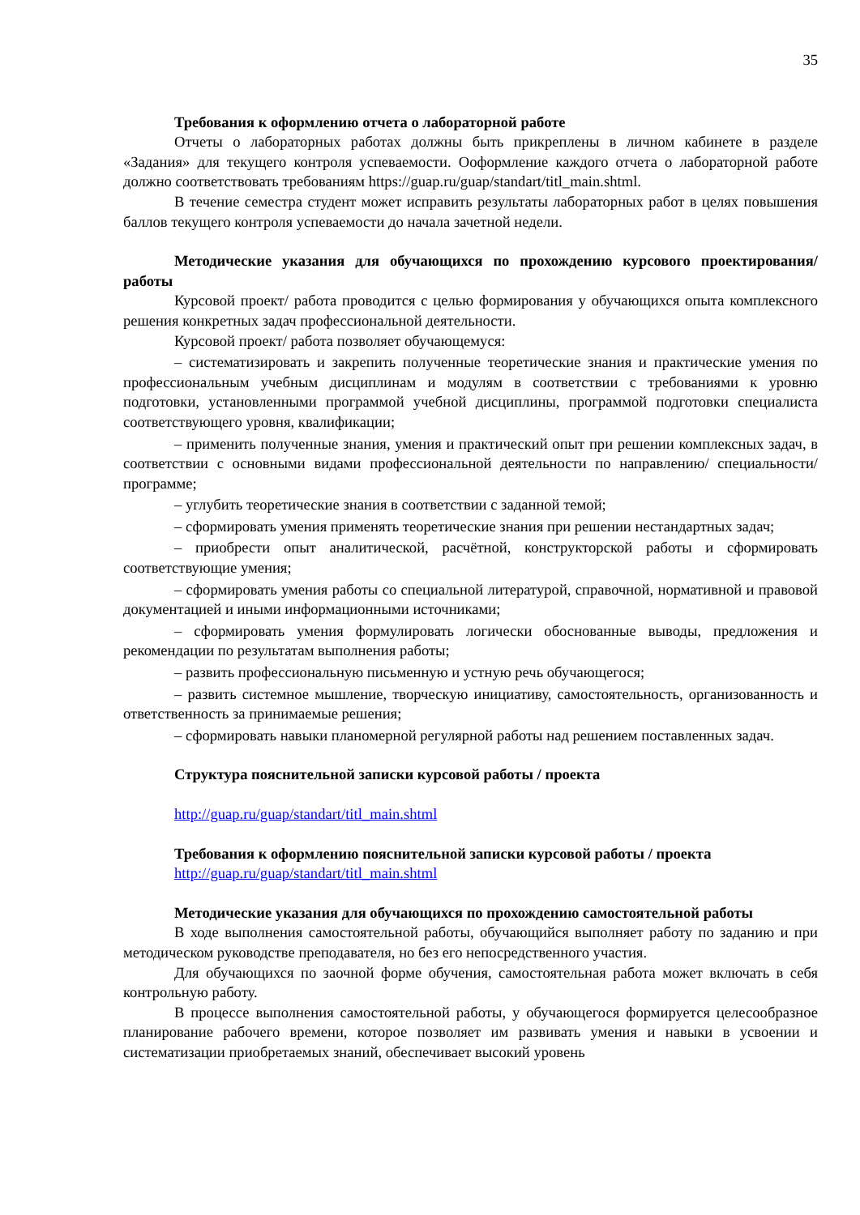35
Требования к оформлению отчета о лабораторной работе
Отчеты о лабораторных работах должны быть прикреплены в личном кабинете в разделе «Задания» для текущего контроля успеваемости. Ооформление каждого отчета о лабораторной работе должно соответствовать требованиям https://guap.ru/guap/standart/titl_main.shtml.
В течение семестра студент может исправить результаты лабораторных работ в целях повышения баллов текущего контроля успеваемости до начала зачетной недели.
Методические указания для обучающихся по прохождению курсового проектирования/ работы
Курсовой проект/ работа проводится с целью формирования у обучающихся опыта комплексного решения конкретных задач профессиональной деятельности.
Курсовой проект/ работа позволяет обучающемуся:
– систематизировать и закрепить полученные теоретические знания и практические умения по профессиональным учебным дисциплинам и модулям в соответствии с требованиями к уровню подготовки, установленными программой учебной дисциплины, программой подготовки специалиста соответствующего уровня, квалификации;
– применить полученные знания, умения и практический опыт при решении комплексных задач, в соответствии с основными видами профессиональной деятельности по направлению/ специальности/ программе;
– углубить теоретические знания в соответствии с заданной темой;
– сформировать умения применять теоретические знания при решении нестандартных задач;
– приобрести опыт аналитической, расчётной, конструкторской работы и сформировать соответствующие умения;
– сформировать умения работы со специальной литературой, справочной, нормативной и правовой документацией и иными информационными источниками;
– сформировать умения формулировать логически обоснованные выводы, предложения и рекомендации по результатам выполнения работы;
– развить профессиональную письменную и устную речь обучающегося;
– развить системное мышление, творческую инициативу, самостоятельность, организованность и ответственность за принимаемые решения;
– сформировать навыки планомерной регулярной работы над решением поставленных задач.
Структура пояснительной записки курсовой работы / проекта
http://guap.ru/guap/standart/titl_main.shtml
Требования к оформлению пояснительной записки курсовой работы / проекта
http://guap.ru/guap/standart/titl_main.shtml
Методические указания для обучающихся по прохождению самостоятельной работы
В ходе выполнения самостоятельной работы, обучающийся выполняет работу по заданию и при методическом руководстве преподавателя, но без его непосредственного участия.
Для обучающихся по заочной форме обучения, самостоятельная работа может включать в себя контрольную работу.
В процессе выполнения самостоятельной работы, у обучающегося формируется целесообразное планирование рабочего времени, которое позволяет им развивать умения и навыки в усвоении и систематизации приобретаемых знаний, обеспечивает высокий уровень